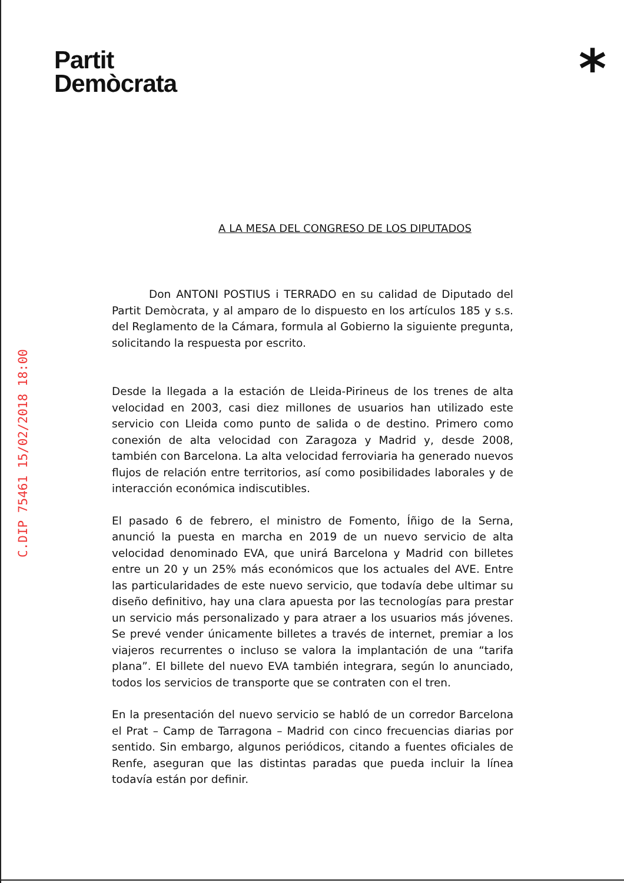Partit
Demòcrata
*
C.DIP 75461 15/02/2018 18:00
A LA MESA DEL CONGRESO DE LOS DIPUTADOS
Don ANTONI POSTIUS i TERRADO en su calidad de Diputado del Partit Demòcrata, y al amparo de lo dispuesto en los artículos 185 y s.s. del Reglamento de la Cámara, formula al Gobierno la siguiente pregunta, solicitando la respuesta por escrito.
Desde la llegada a la estación de Lleida-Pirineus de los trenes de alta velocidad en 2003, casi diez millones de usuarios han utilizado este servicio con Lleida como punto de salida o de destino. Primero como conexión de alta velocidad con Zaragoza y Madrid y, desde 2008, también con Barcelona. La alta velocidad ferroviaria ha generado nuevos flujos de relación entre territorios, así como posibilidades laborales y de interacción económica indiscutibles.
El pasado 6 de febrero, el ministro de Fomento, Íñigo de la Serna, anunció la puesta en marcha en 2019 de un nuevo servicio de alta velocidad denominado EVA, que unirá Barcelona y Madrid con billetes entre un 20 y un 25% más económicos que los actuales del AVE. Entre las particularidades de este nuevo servicio, que todavía debe ultimar su diseño definitivo, hay una clara apuesta por las tecnologías para prestar un servicio más personalizado y para atraer a los usuarios más jóvenes. Se prevé vender únicamente billetes a través de internet, premiar a los viajeros recurrentes o incluso se valora la implantación de una “tarifa plana”. El billete del nuevo EVA también integrara, según lo anunciado, todos los servicios de transporte que se contraten con el tren.
En la presentación del nuevo servicio se habló de un corredor Barcelona el Prat – Camp de Tarragona – Madrid con cinco frecuencias diarias por sentido. Sin embargo, algunos periódicos, citando a fuentes oficiales de Renfe, aseguran que las distintas paradas que pueda incluir la línea todavía están por definir.